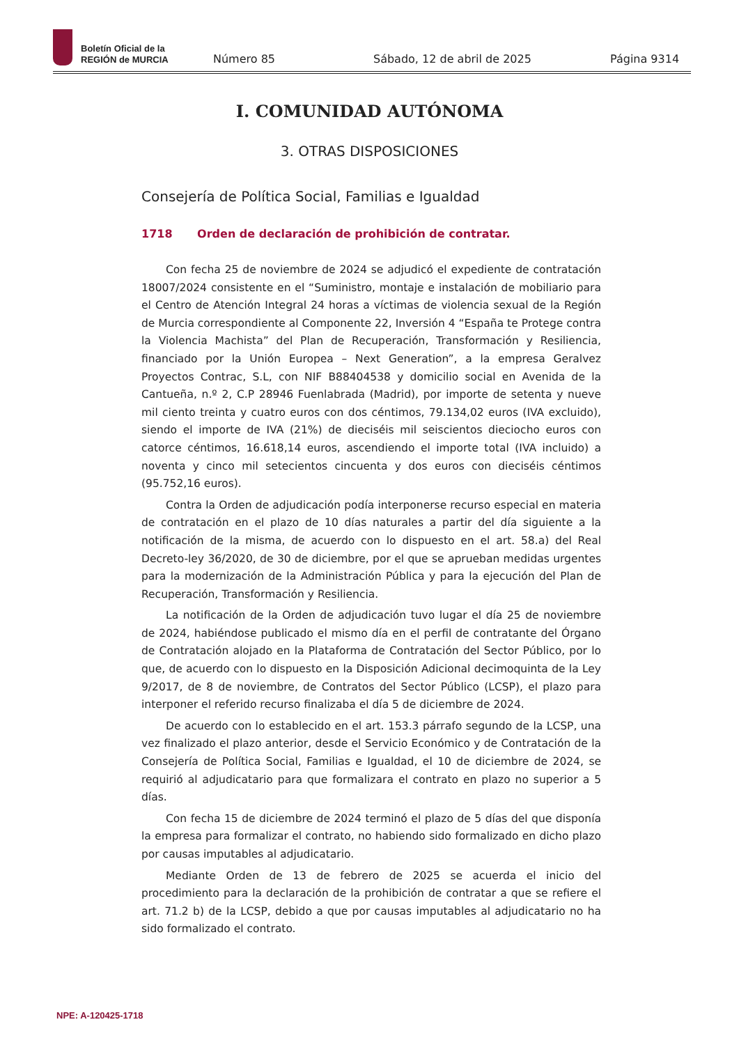Boletín Oficial de la
REGIÓN de MURCIA
Número 85 Sábado, 12 de abril de 2025 Página 9314
I. COMUNIDAD AUTÓNOMA
3. OTRAS DISPOSICIONES
Consejería de Política Social, Familias e Igualdad
1718 Orden de declaración de prohibición de contratar.
Con fecha 25 de noviembre de 2024 se adjudicó el expediente de contratación 18007/2024 consistente en el “Suministro, montaje e instalación de mobiliario para el Centro de Atención Integral 24 horas a víctimas de violencia sexual de la Región de Murcia correspondiente al Componente 22, Inversión 4 “España te Protege contra la Violencia Machista” del Plan de Recuperación, Transformación y Resiliencia, financiado por la Unión Europea – Next Generation”, a la empresa Geralvez Proyectos Contrac, S.L, con NIF B88404538 y domicilio social en Avenida de la Cantueña, n.º 2, C.P 28946 Fuenlabrada (Madrid), por importe de setenta y nueve mil ciento treinta y cuatro euros con dos céntimos, 79.134,02 euros (IVA excluido), siendo el importe de IVA (21%) de dieciséis mil seiscientos dieciocho euros con catorce céntimos, 16.618,14 euros, ascendiendo el importe total (IVA incluido) a noventa y cinco mil setecientos cincuenta y dos euros con dieciséis céntimos (95.752,16 euros).
Contra la Orden de adjudicación podía interponerse recurso especial en materia de contratación en el plazo de 10 días naturales a partir del día siguiente a la notificación de la misma, de acuerdo con lo dispuesto en el art. 58.a) del Real Decreto-ley 36/2020, de 30 de diciembre, por el que se aprueban medidas urgentes para la modernización de la Administración Pública y para la ejecución del Plan de Recuperación, Transformación y Resiliencia.
La notificación de la Orden de adjudicación tuvo lugar el día 25 de noviembre de 2024, habiéndose publicado el mismo día en el perfil de contratante del Órgano de Contratación alojado en la Plataforma de Contratación del Sector Público, por lo que, de acuerdo con lo dispuesto en la Disposición Adicional decimoquinta de la Ley 9/2017, de 8 de noviembre, de Contratos del Sector Público (LCSP), el plazo para interponer el referido recurso finalizaba el día 5 de diciembre de 2024.
De acuerdo con lo establecido en el art. 153.3 párrafo segundo de la LCSP, una vez finalizado el plazo anterior, desde el Servicio Económico y de Contratación de la Consejería de Política Social, Familias e Igualdad, el 10 de diciembre de 2024, se requirió al adjudicatario para que formalizara el contrato en plazo no superior a 5 días.
Con fecha 15 de diciembre de 2024 terminó el plazo de 5 días del que disponía la empresa para formalizar el contrato, no habiendo sido formalizado en dicho plazo por causas imputables al adjudicatario.
Mediante Orden de 13 de febrero de 2025 se acuerda el inicio del procedimiento para la declaración de la prohibición de contratar a que se refiere el art. 71.2 b) de la LCSP, debido a que por causas imputables al adjudicatario no ha sido formalizado el contrato.
NPE: A-120425-1718